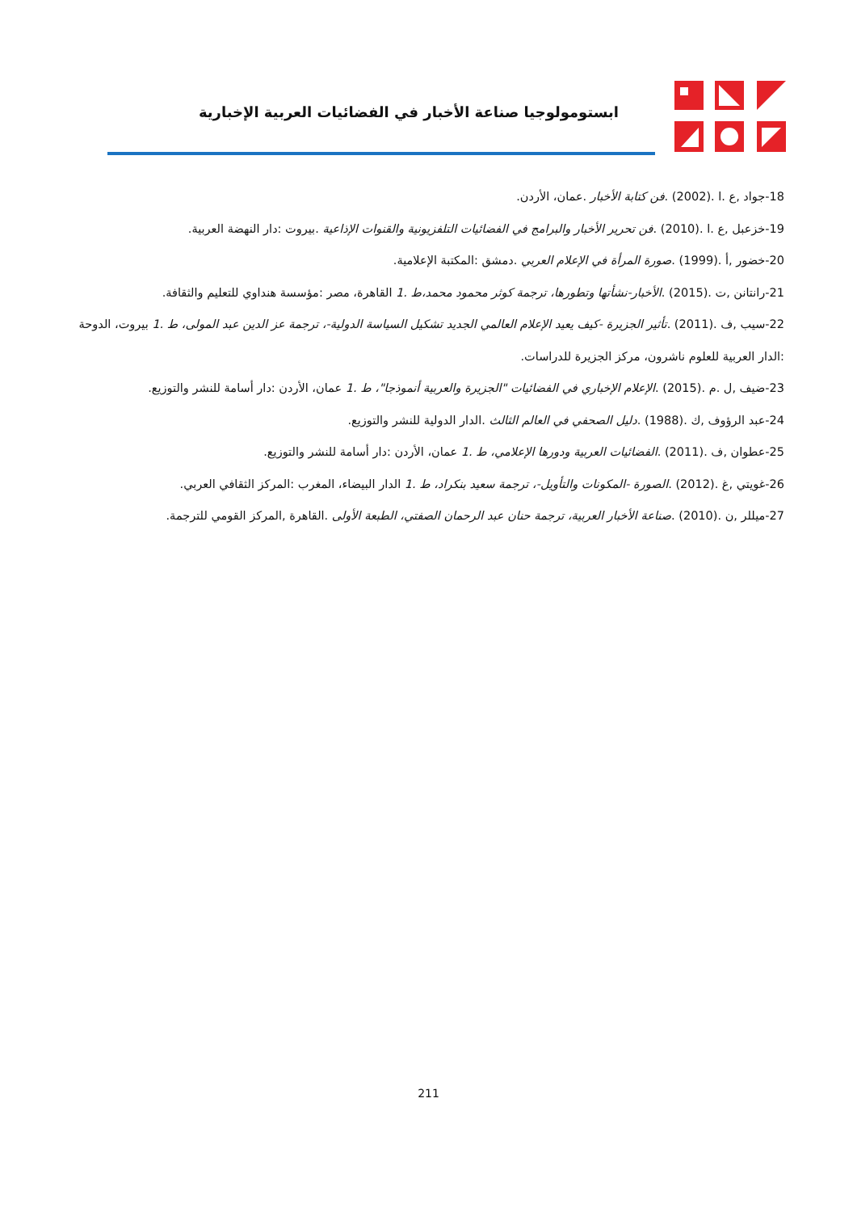ابستومولوجيا صناعة الأخبار في الفضائيات العربية الإخبارية
18-جواد ,ع .ا .(2002) .فن كتابة الأخبار .عمان، الأردن.
19-خزعبل ,ع .ا .(2010) .فن تحرير الأخبار والبرامج في الفضائيات التلفزيونية والقنوات الإذاعية .بيروت :دار النهضة العربية.
20-خضور ,أ .(1999) .صورة المرأة في الإعلام العربي .دمشق :المكتبة الإعلامية.
21-رانتانن ,ت .(2015) .الأخبار-نشأتها وتطورها، ترجمة كوثر محمود محمد،ط .1 القاهرة، مصر :مؤسسة هنداوي للتعليم والثقافة.
22-سيب ,ف .(2011) .تأثير الجزيرة -كيف يعيد الإعلام العالمي الجديد تشكيل السياسة الدولية-، ترجمة عز الدين عبد المولى، ط .1 بيروت، الدوحة :الدار العربية للعلوم ناشرون، مركز الجزيرة للدراسات.
23-ضيف ,ل .م .(2015) .الإعلام الإخباري في الفضائيات "الجزيرة والعربية أنموذجا"، ط .1 عمان، الأردن :دار أسامة للنشر والتوزيع.
24-عبد الرؤوف ,ك .(1988) .دليل الصحفي في العالم الثالث .الدار الدولية للنشر والتوزيع.
25-عطوان ,ف .(2011) .الفضائيات العربية ودورها الإعلامي، ط .1 عمان، الأردن :دار أسامة للنشر والتوزيع.
26-غويتي ,غ .(2012) .الصورة -المكونات والتأويل-، ترجمة سعيد بنكراد، ط .1 الدار البيضاء، المغرب :المركز الثقافي العربي.
27-ميللر ,ن .(2010) .صناعة الأخبار العربية، ترجمة حنان عبد الرحمان الصفتي، الطبعة الأولى .القاهرة ,المركز القومي للترجمة.
211